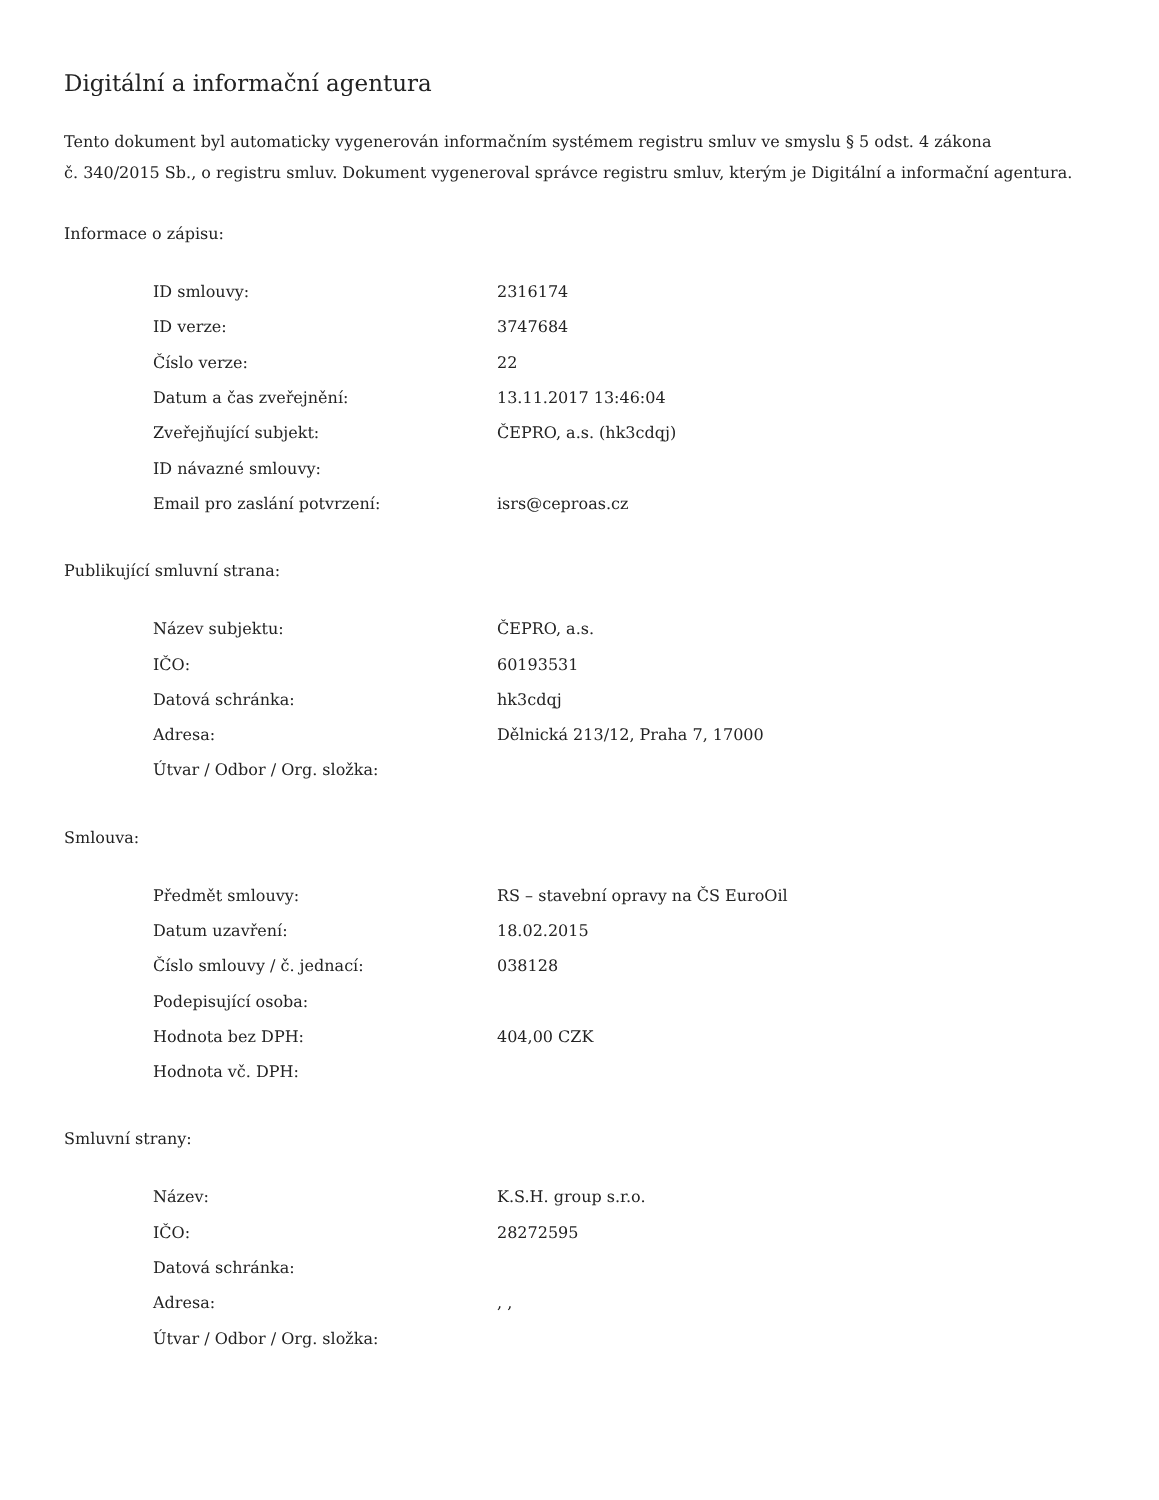Digitální a informační agentura
Tento dokument byl automaticky vygenerován informačním systémem registru smluv ve smyslu § 5 odst. 4 zákona
č. 340/2015 Sb., o registru smluv. Dokument vygeneroval správce registru smluv, kterým je Digitální a informační agentura.
Informace o zápisu:
| ID smlouvy: | 2316174 |
| ID verze: | 3747684 |
| Číslo verze: | 22 |
| Datum a čas zveřejnění: | 13.11.2017 13:46:04 |
| Zveřejňující subjekt: | ČEPRO, a.s. (hk3cdqj) |
| ID návazné smlouvy: | |
| Email pro zaslání potvrzení: | isrs@ceproas.cz |
Publikující smluvní strana:
| Název subjektu: | ČEPRO, a.s. |
| IČO: | 60193531 |
| Datová schránka: | hk3cdqj |
| Adresa: | Dělnická 213/12, Praha 7, 17000 |
| Útvar / Odbor / Org. složka: | |
Smlouva:
| Předmět smlouvy: | RS – stavební opravy na ČS EuroOil |
| Datum uzavření: | 18.02.2015 |
| Číslo smlouvy / č. jednací: | 038128 |
| Podepisující osoba: | |
| Hodnota bez DPH: | 404,00 CZK |
| Hodnota vč. DPH: | |
Smluvní strany:
| Název: | K.S.H. group s.r.o. |
| IČO: | 28272595 |
| Datová schránka: | |
| Adresa: | , , |
| Útvar / Odbor / Org. složka: | |